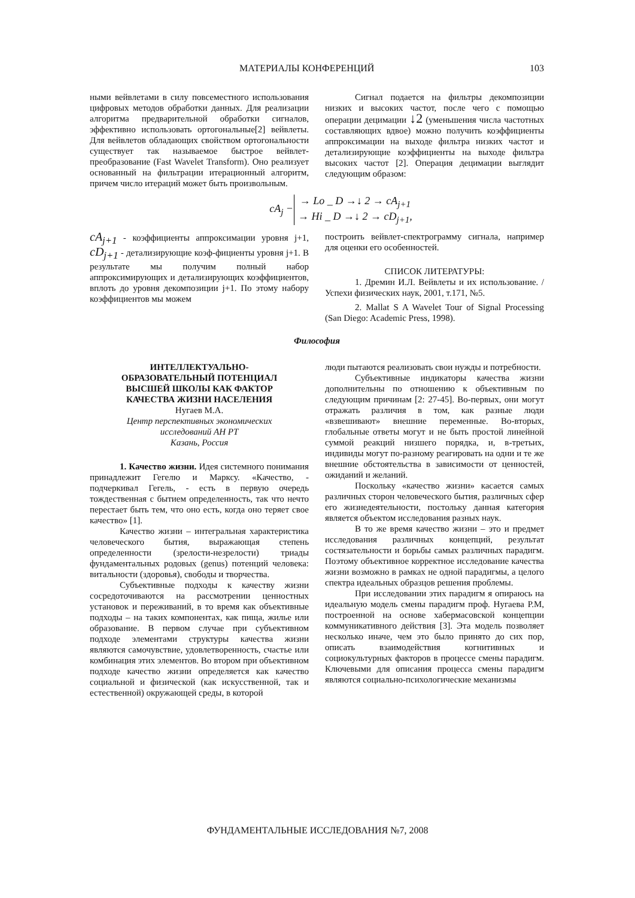МАТЕРИАЛЫ КОНФЕРЕНЦИЙ 103
ными вейвлетами в силу повсеместного использования цифровых методов обработки данных. Для реализации алгоритма предварительной обработки сигналов, эффективно использовать ортогональные[2] вейвлеты. Для вейвлетов обладающих свойством ортогональности существует так называемое быстрое вейвлет-преобразование (Fast Wavelet Transform). Оно реализует основанный на фильтрации итерационный алгоритм, причем число итераций может быть произвольным.
Сигнал подается на фильтры декомпозиции низких и высоких частот, после чего с помощью операции децимации ↓2 (уменьшения числа частотных составляющих вдвое) можно получить коэффициенты аппроксимации на выходе фильтра низких частот и детализирующие коэффициенты на выходе фильтра высоких частот [2]. Операция децимации выглядит следующим образом:
| cA<sub>j</sub> − | → Lo _ D →↓ 2 → cA<sub>j+1</sub> |
| | → Hi _ D →↓ 2 → cD<sub>j+1</sub>, |
cA<sub>j+1</sub> - коэффициенты аппроксимации уровня j+1, cD<sub>j+1</sub> - детализирующие коэф-фициенты уровня j+1. В результате мы получим полный набор аппроксимирующих и детализирующих коэффициентов, вплоть до уровня декомпозиции j+1. По этому набору коэффициентов мы можем
построить вейвлет-спектрограмму сигнала, например для оценки его особенностей.
СПИСОК ЛИТЕРАТУРЫ:
1. Дремин И.Л. Вейвлеты и их использование. / Успехи физических наук, 2001, т.171, №5.
2. Mallat S A Wavelet Tour of Signal Processing (San Diego: Academic Press, 1998).
Философия
ИНТЕЛЛЕКТУАЛЬНО-
ОБРАЗОВАТЕЛЬНЫЙ ПОТЕНЦИАЛ
ВЫСШЕЙ ШКОЛЫ КАК ФАКТОР
КАЧЕСТВА ЖИЗНИ НАСЕЛЕНИЯ
Нугаев М.А.
Центр перспективных экономических
исследований АН РТ
Казань, Россия
1. Качество жизни. Идея системного понимания принадлежит Гегелю и Марксу. «Качество, - подчеркивал Гегель, - есть в первую очередь тождественная с бытием определенность, так что нечто перестает быть тем, что оно есть, когда оно теряет свое качество» [1].
Качество жизни – интегральная характеристика человеческого бытия, выражающая степень определенности (зрелости-незрелости) триады фундаментальных родовых (genus) потенций человека: витальности (здоровья), свободы и творчества.
Субъективные подходы к качеству жизни сосредоточиваются на рассмотрении ценностных установок и переживаний, в то время как объективные подходы – на таких компонентах, как пища, жилье или образование. В первом случае при субъективном подходе элементами структуры качества жизни являются самочувствие, удовлетворенность, счастье или комбинация этих элементов. Во втором при объективном подходе качество жизни определяется как качество социальной и физической (как искусственной, так и естественной) окружающей среды, в которой
люди пытаются реализовать свои нужды и потребности.
Субъективные индикаторы качества жизни дополнительны по отношению к объективным по следующим причинам [2: 27-45]. Во-первых, они могут отражать различия в том, как разные люди «взвешивают» внешние переменные. Во-вторых, глобальные ответы могут и не быть простой линейной суммой реакций низшего порядка, и, в-третьих, индивиды могут по-разному реагировать на одни и те же внешние обстоятельства в зависимости от ценностей, ожиданий и желаний.
Поскольку «качество жизни» касается самых различных сторон человеческого бытия, различных сфер его жизнедеятельности, постольку данная категория является объектом исследования разных наук.
В то же время качество жизни – это и предмет исследования различных концепций, результат состязательности и борьбы самых различных парадигм. Поэтому объективное корректное исследование качества жизни возможно в рамках не одной парадигмы, а целого спектра идеальных образцов решения проблемы.
При исследовании этих парадигм я опираюсь на идеальную модель смены парадигм проф. Нугаева Р.М, построенной на основе хабермасовской концепции коммуникативного действия [3]. Эта модель позволяет несколько иначе, чем это было принято до сих пор, описать взаимодействия когнитивных и социокультурных факторов в процессе смены парадигм. Ключевыми для описания процесса смены парадигм являются социально-психологические механизмы
ФУНДАМЕНТАЛЬНЫЕ ИССЛЕДОВАНИЯ №7, 2008